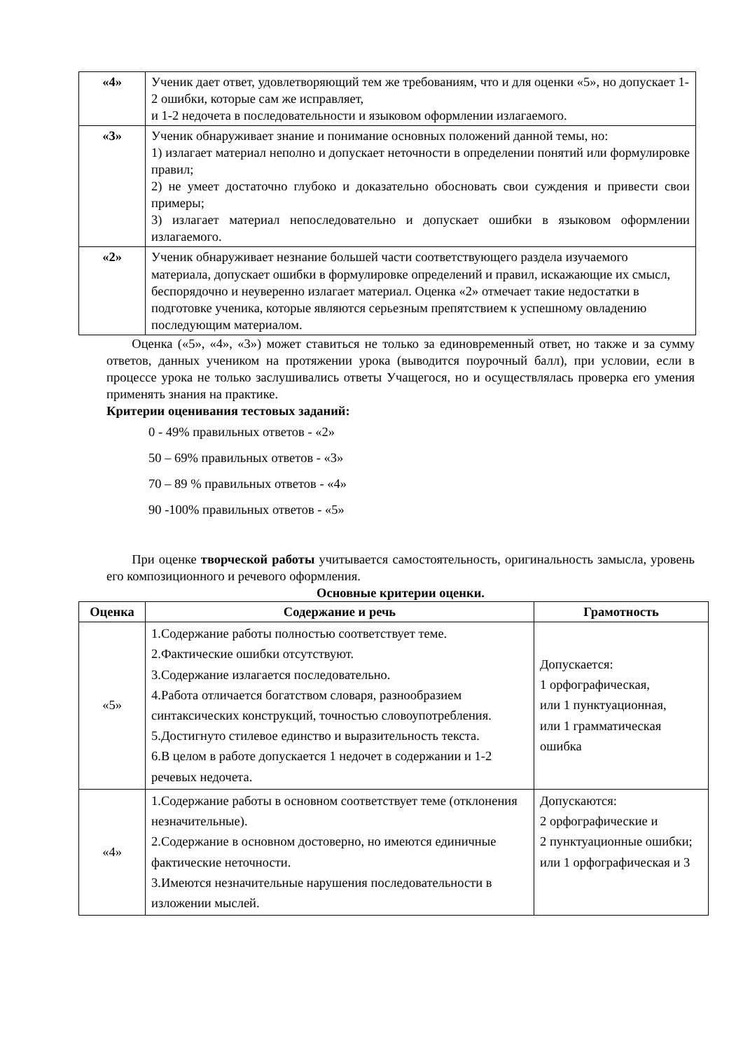| «4» | Ученик дает ответ, удовлетворяющий тем же требованиям, что и для оценки «5», но допускает 1-2 ошибки, которые сам же исправляет, и 1-2 недочета в последовательности и языковом оформлении излагаемого. |
| «3» | Ученик обнаруживает знание и понимание основных положений данной темы, но: 1) излагает материал неполно и допускает неточности в определении понятий или формулировке правил; 2) не умеет достаточно глубоко и доказательно обосновать свои суждения и привести свои примеры; 3) излагает материал непоследовательно и допускает ошибки в языковом оформлении излагаемого. |
| «2» | Ученик обнаруживает незнание большей части соответствующего раздела изучаемого материала, допускает ошибки в формулировке определений и правил, искажающие их смысл, беспорядочно и неуверенно излагает материал. Оценка «2» отмечает такие недостатки в подготовке ученика, которые являются серьезным препятствием к успешному овладению последующим материалом. |
Оценка («5», «4», «3») может ставиться не только за единовременный ответ, но также и за сумму ответов, данных учеником на протяжении урока (выводится поурочный балл), при условии, если в процессе урока не только заслушивались ответы Учащегося, но и осуществлялась проверка его умения применять знания на практике.
Критерии оценивания тестовых заданий:
0 - 49% правильных ответов - «2»
50 – 69% правильных ответов - «3»
70 – 89 % правильных ответов - «4»
90 -100% правильных ответов - «5»
При оценке творческой работы учитывается самостоятельность, оригинальность замысла, уровень его композиционного и речевого оформления.
Основные критерии оценки.
| Оценка | Содержание и речь | Грамотность |
| --- | --- | --- |
| «5» | 1.Содержание работы полностью соответствует теме. 2.Фактические ошибки отсутствуют. 3.Содержание излагается последовательно. 4.Работа отличается богатством словаря, разнообразием синтаксических конструкций, точностью словоупотребления. 5.Достигнуто стилевое единство и выразительность текста. 6.В целом в работе допускается 1 недочет в содержании и 1-2 речевых недочета. | Допускается: 1 орфографическая, или 1 пунктуационная, или 1 грамматическая ошибка |
| «4» | 1.Содержание работы в основном соответствует теме (отклонения незначительные). 2.Содержание в основном достоверно, но имеются единичные фактические неточности. 3.Имеются незначительные нарушения последовательности в изложении мыслей. | Допускаются: 2 орфографические и 2 пунктуационные ошибки; или 1 орфографическая и 3 |